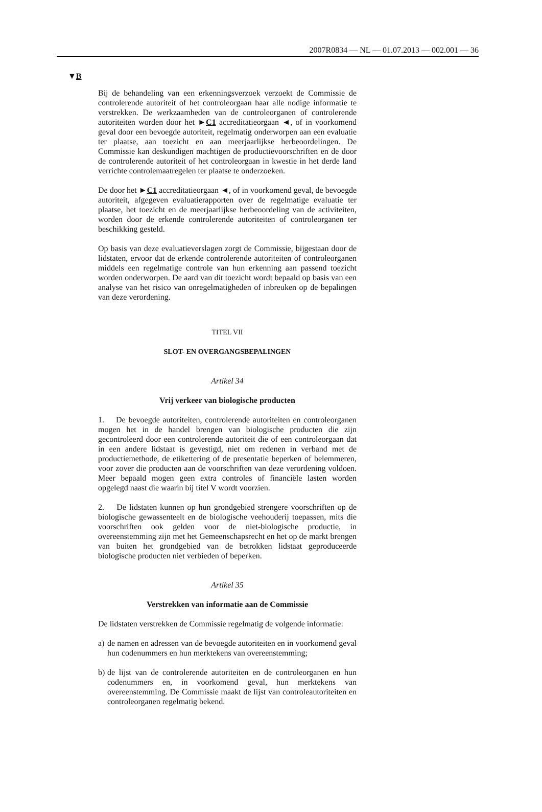2007R0834 — NL — 01.07.2013 — 002.001 — 36
▼B
Bij de behandeling van een erkenningsverzoek verzoekt de Commissie de controlerende autoriteit of het controleorgaan haar alle nodige informatie te verstrekken. De werkzaamheden van de controleorganen of controlerende autoriteiten worden door het ►C1 accreditatieorgaan ◄, of in voorkomend geval door een bevoegde autoriteit, regelmatig onderworpen aan een evaluatie ter plaatse, aan toezicht en aan meerjaarlijkse herbeoordelingen. De Commissie kan deskundigen machtigen de productievoorschriften en de door de controlerende autoriteit of het controleorgaan in kwestie in het derde land verrichte controlemaatregelen ter plaatse te onderzoeken.
De door het ►C1 accreditatieorgaan ◄, of in voorkomend geval, de bevoegde autoriteit, afgegeven evaluatierapporten over de regelmatige evaluatie ter plaatse, het toezicht en de meerjaarlijkse herbeoordeling van de activiteiten, worden door de erkende controlerende autoriteiten of controleorganen ter beschikking gesteld.
Op basis van deze evaluatieverslagen zorgt de Commissie, bijgestaan door de lidstaten, ervoor dat de erkende controlerende autoriteiten of controleorganen middels een regelmatige controle van hun erkenning aan passend toezicht worden onderworpen. De aard van dit toezicht wordt bepaald op basis van een analyse van het risico van onregelmatigheden of inbreuken op de bepalingen van deze verordening.
TITEL VII
SLOT- EN OVERGANGSBEPALINGEN
Artikel 34
Vrij verkeer van biologische producten
1. De bevoegde autoriteiten, controlerende autoriteiten en controleorganen mogen het in de handel brengen van biologische producten die zijn gecontroleerd door een controlerende autoriteit die of een controleorgaan dat in een andere lidstaat is gevestigd, niet om redenen in verband met de productiemethode, de etikettering of de presentatie beperken of belemmeren, voor zover die producten aan de voorschriften van deze verordening voldoen. Meer bepaald mogen geen extra controles of financiële lasten worden opgelegd naast die waarin bij titel V wordt voorzien.
2. De lidstaten kunnen op hun grondgebied strengere voorschriften op de biologische gewassenteelt en de biologische veehouderij toepassen, mits die voorschriften ook gelden voor de niet-biologische productie, in overeenstemming zijn met het Gemeenschapsrecht en het op de markt brengen van buiten het grondgebied van de betrokken lidstaat geproduceerde biologische producten niet verbieden of beperken.
Artikel 35
Verstrekken van informatie aan de Commissie
De lidstaten verstrekken de Commissie regelmatig de volgende informatie:
a)
de namen en adressen van de bevoegde autoriteiten en in voorkomend geval hun codenummers en hun merktekens van overeenstemming;
b)
de lijst van de controlerende autoriteiten en de controleorganen en hun codenummers en, in voorkomend geval, hun merktekens van overeenstemming. De Commissie maakt de lijst van controleautoriteiten en controleorganen regelmatig bekend.